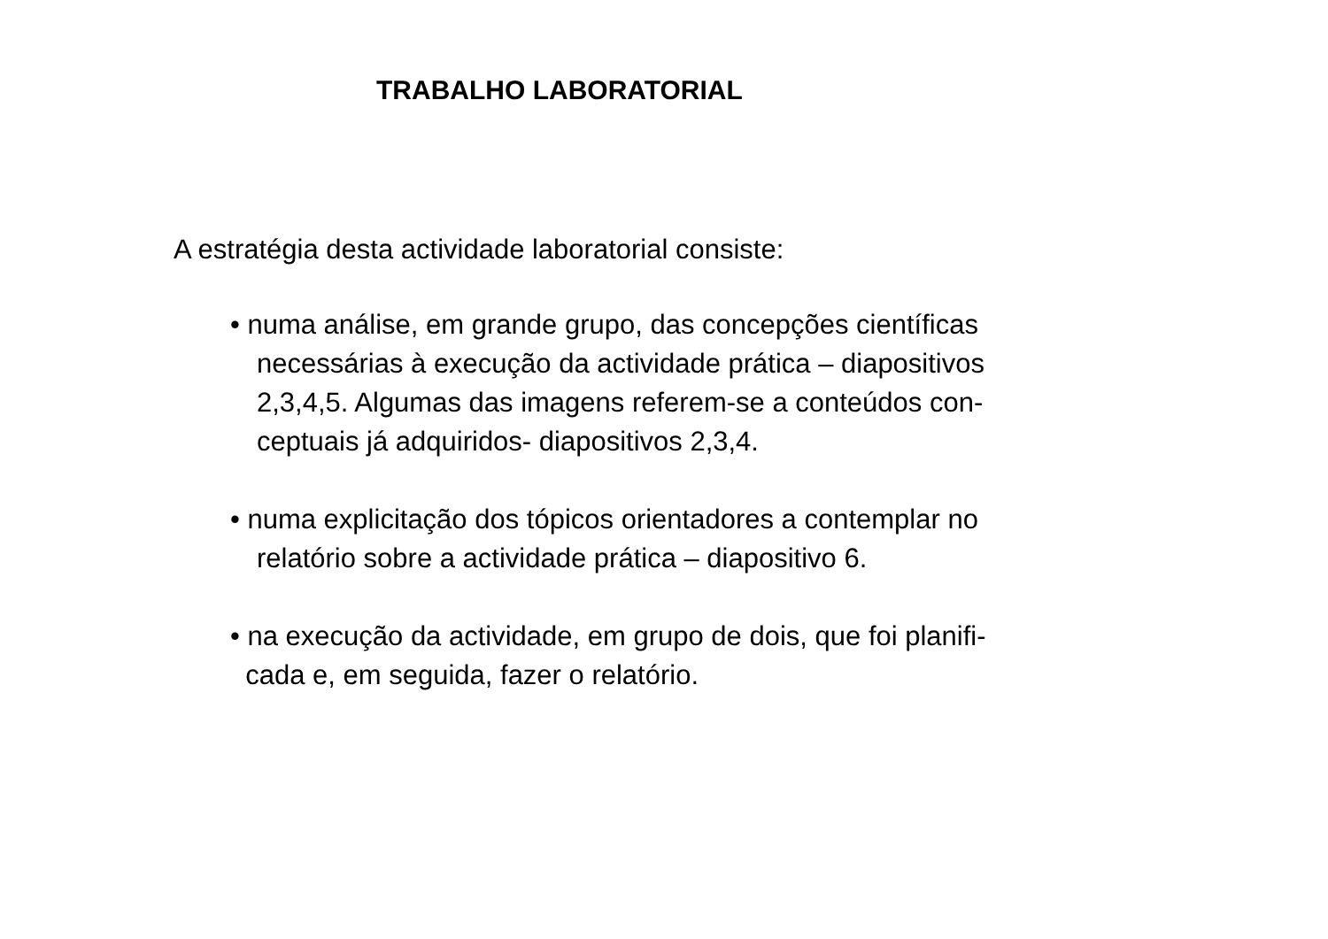TRABALHO LABORATORIAL
A estratégia desta actividade laboratorial consiste:
• numa análise, em grande grupo, das concepções científicas
necessárias à execução da actividade prática – diapositivos
2,3,4,5. Algumas das imagens referem-se a conteúdos con-
ceptuais já adquiridos- diapositivos 2,3,4.
• numa explicitação dos tópicos orientadores a contemplar no
relatório sobre a actividade prática – diapositivo 6.
• na execução da actividade, em grupo de dois, que foi planifi-
cada e, em seguida, fazer o relatório.